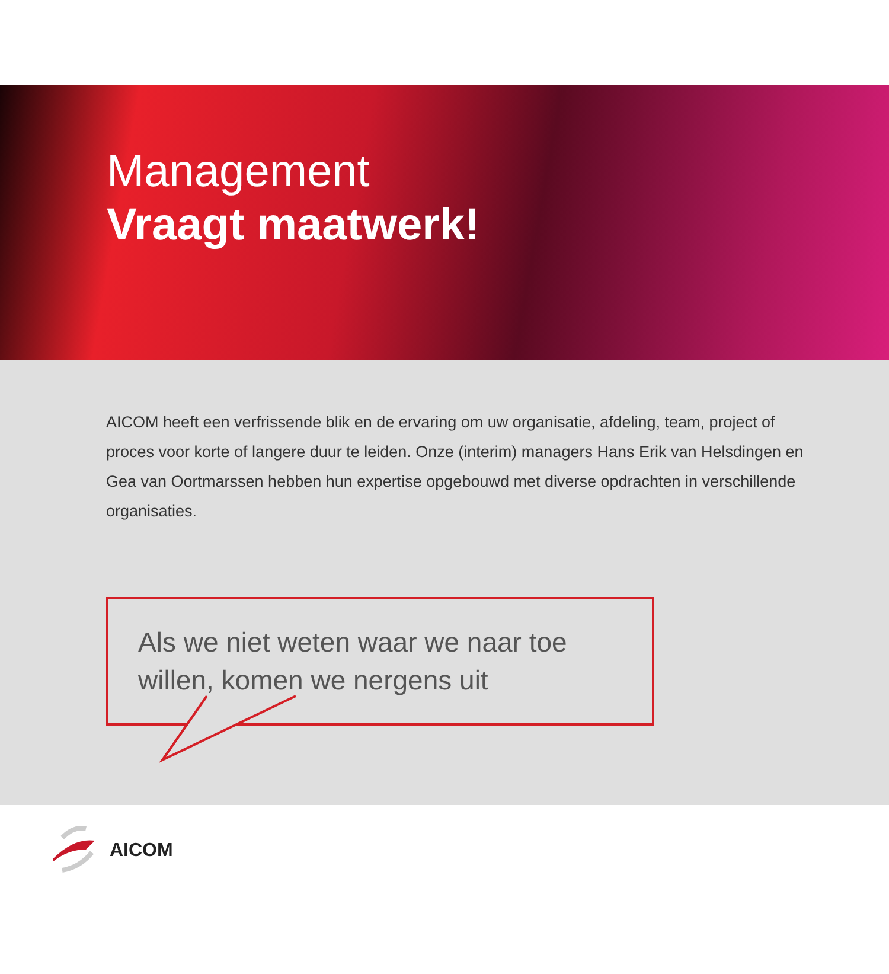Management
Vraagt maatwerk!
AICOM heeft een verfrissende blik en de ervaring om uw organisatie, afdeling, team, project of proces voor korte of langere duur te leiden. Onze (interim) managers Hans Erik van Helsdingen en Gea van Oortmarssen hebben hun expertise opgebouwd met diverse opdrachten in verschillende organisaties.
Als we niet weten waar we naar toe willen, komen we nergens uit
AICOM